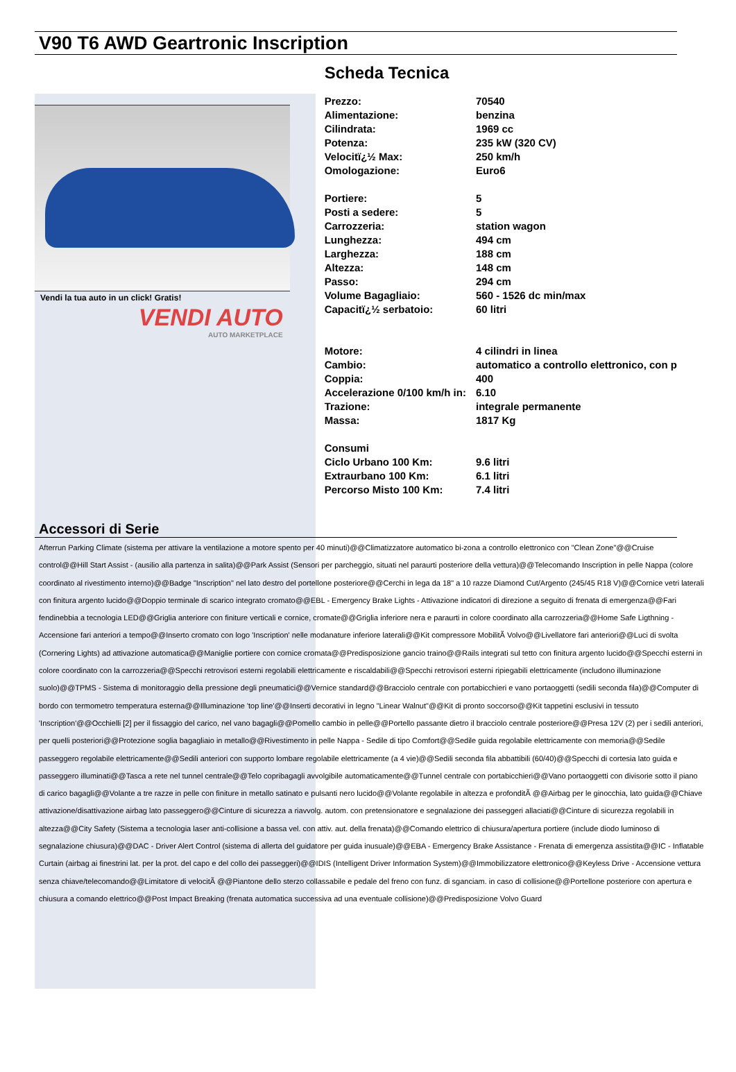V90 T6 AWD Geartronic Inscription
Vendi la tua auto in un click! Gratis!
VENDI AUTO
AUTO MARKETPLACE
Scheda Tecnica
| Prezzo: | 70540 |
| Alimentazione: | benzina |
| Cilindrata: | 1969 cc |
| Potenza: | 235 kW (320 CV) |
| Velocitï¿½ Max: | 250 km/h |
| Omologazione: | Euro6 |
| Portiere: | 5 |
| Posti a sedere: | 5 |
| Carrozzeria: | station wagon |
| Lunghezza: | 494 cm |
| Larghezza: | 188 cm |
| Altezza: | 148 cm |
| Passo: | 294 cm |
| Volume Bagagliaio: | 560 - 1526 dc min/max |
| Capacitï¿½ serbatoio: | 60 litri |
| Motore: | 4 cilindri in linea |
| Cambio: | automatico a controllo elettronico, con p |
| Coppia: | 400 |
| Accelerazione 0/100 km/h in: | 6.10 |
| Trazione: | integrale permanente |
| Massa: | 1817 Kg |
| Consumi | |
| Ciclo Urbano 100 Km: | 9.6 litri |
| Extraurbano 100 Km: | 6.1 litri |
| Percorso Misto 100 Km: | 7.4 litri |
Accessori di Serie
Afterrun Parking Climate (sistema per attivare la ventilazione a motore spento per 40 minuti)@@Climatizzatore automatico bi-zona a controllo elettronico con "Clean Zone"@@Cruise control@@Hill Start Assist - (ausilio alla partenza in salita)@@Park Assist (Sensori per parcheggio, situati nel paraurti posteriore della vettura)@@Telecomando Inscription in pelle Nappa (colore coordinato al rivestimento interno)@@Badge "Inscription" nel lato destro del portellone posteriore@@Cerchi in lega da 18" a 10 razze Diamond Cut/Argento (245/45 R18 V)@@Cornice vetri laterali con finitura argento lucido@@Doppio terminale di scarico integrato cromato@@EBL - Emergency Brake Lights - Attivazione indicatori di direzione a seguito di frenata di emergenza@@Fari fendinebbia a tecnologia LED@@Griglia anteriore con finiture verticali e cornice, cromate@@Griglia inferiore nera e paraurti in colore coordinato alla carrozzeria@@Home Safe Ligthning - Accensione fari anteriori a tempo@@Inserto cromato con logo 'Inscription' nelle modanature inferiore laterali@@Kit compressore MobilitÃ Volvo@@Livellatore fari anteriori@@Luci di svolta (Cornering Lights) ad attivazione automatica@@Maniglie portiere con cornice cromata@@Predisposizione gancio traino@@Rails integrati sul tetto con finitura argento lucido@@Specchi esterni in colore coordinato con la carrozzeria@@Specchi retrovisori esterni regolabili elettricamente e riscaldabili@@Specchi retrovisori esterni ripiegabili elettricamente (includono illuminazione suolo)@@TPMS - Sistema di monitoraggio della pressione degli pneumatici@@Vernice standard@@Bracciolo centrale con portabicchieri e vano portaoggetti (sedili seconda fila)@@Computer di bordo con termometro temperatura esterna@@Illuminazione 'top line'@@Inserti decorativi in legno "Linear Walnut"@@Kit di pronto soccorso@@Kit tappetini esclusivi in tessuto 'Inscription'@@Occhielli [2] per il fissaggio del carico, nel vano bagagli@@Pomello cambio in pelle@@Portello passante dietro il bracciolo centrale posteriore@@Presa 12V (2) per i sedili anteriori, per quelli posteriori@@Protezione soglia bagagliaio in metallo@@Rivestimento in pelle Nappa - Sedile di tipo Comfort@@Sedile guida regolabile elettricamente con memoria@@Sedile passeggero regolabile elettricamente@@Sedili anteriori con supporto lombare regolabile elettricamente (a 4 vie)@@Sedili seconda fila abbattibili (60/40)@@Specchi di cortesia lato guida e passeggero illuminati@@Tasca a rete nel tunnel centrale@@Telo copribagagli avvolgibile automaticamente@@Tunnel centrale con portabicchieri@@Vano portaoggetti con divisorie sotto il piano di carico bagagli@@Volante a tre razze in pelle con finiture in metallo satinato e pulsanti nero lucido@@Volante regolabile in altezza e profonditÃ @@Airbag per le ginocchia, lato guida@@Chiave attivazione/disattivazione airbag lato passeggero@@Cinture di sicurezza a riavvolg. autom. con pretensionatore e segnalazione dei passeggeri allaciati@@Cinture di sicurezza regolabili in altezza@@City Safety (Sistema a tecnologia laser anti-collisione a bassa vel. con attiv. aut. della frenata)@@Comando elettrico di chiusura/apertura portiere (include diodo luminoso di segnalazione chiusura)@@DAC - Driver Alert Control (sistema di allerta del guidatore per guida inusuale)@@EBA - Emergency Brake Assistance - Frenata di emergenza assistita@@IC - Inflatable Curtain (airbag ai finestrini lat. per la prot. del capo e del collo dei passeggeri)@@IDIS (Intelligent Driver Information System)@@Immobilizzatore elettronico@@Keyless Drive - Accensione vettura senza chiave/telecomando@@Limitatore di velocitÃ @@Piantone dello sterzo collassabile e pedale del freno con funz. di sganciam. in caso di collisione@@Portellone posteriore con apertura e chiusura a comando elettrico@@Post Impact Breaking (frenata automatica successiva ad una eventuale collisione)@@Predisposizione Volvo Guard